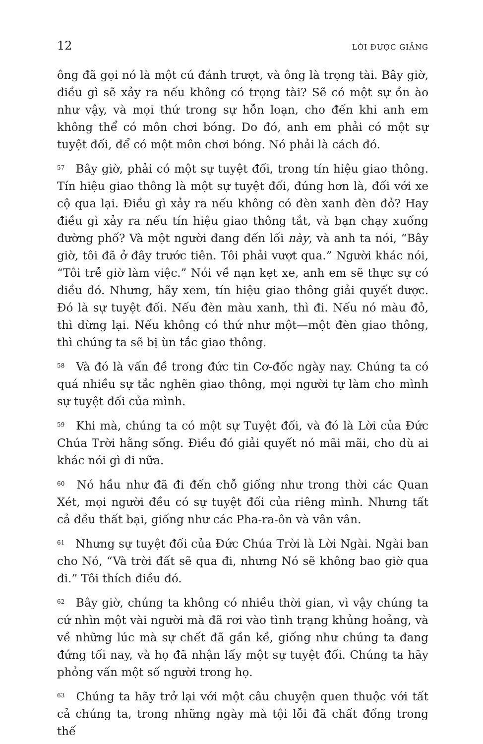12 LỜI ĐƯỢC GIẢNG
ông đã gọi nó là một cú đánh trượt, và ông là trọng tài. Bây giờ, điều gì sẽ xảy ra nếu không có trọng tài? Sẽ có một sự ồn ào như vậy, và mọi thứ trong sự hỗn loạn, cho đến khi anh em không thể có môn chơi bóng. Do đó, anh em phải có một sự tuyệt đối, để có một môn chơi bóng. Nó phải là cách đó.
<sup>57</sup> Bây giờ, phải có một sự tuyệt đối, trong tín hiệu giao thông. Tín hiệu giao thông là một sự tuyệt đối, đúng hơn là, đối với xe cộ qua lại. Điều gì xảy ra nếu không có đèn xanh đèn đỏ? Hay điều gì xảy ra nếu tín hiệu giao thông tắt, và bạn chạy xuống đường phố? Và một người đang đến lối này, và anh ta nói, “Bây giờ, tôi đã ở đây trước tiên. Tôi phải vượt qua.” Người khác nói, “Tôi trễ giờ làm việc.” Nói về nạn kẹt xe, anh em sẽ thực sự có điều đó. Nhưng, hãy xem, tín hiệu giao thông giải quyết được. Đó là sự tuyệt đối. Nếu đèn màu xanh, thì đi. Nếu nó màu đỏ, thì dừng lại. Nếu không có thứ như một—một đèn giao thông, thì chúng ta sẽ bị ùn tắc giao thông.
<sup>58</sup> Và đó là vấn đề trong đức tin Cơ-đốc ngày nay. Chúng ta có quá nhiều sự tắc nghẽn giao thông, mọi người tự làm cho mình sự tuyệt đối của mình.
<sup>59</sup> Khi mà, chúng ta có một sự Tuyệt đối, và đó là Lời của Đức Chúa Trời hằng sống. Điều đó giải quyết nó mãi mãi, cho dù ai khác nói gì đi nữa.
<sup>60</sup> Nó hầu như đã đi đến chỗ giống như trong thời các Quan Xét, mọi người đều có sự tuyệt đối của riêng mình. Nhưng tất cả đều thất bại, giống như các Pha-ra-ôn và vân vân.
<sup>61</sup> Nhưng sự tuyệt đối của Đức Chúa Trời là Lời Ngài. Ngài ban cho Nó, “Và trời đất sẽ qua đi, nhưng Nó sẽ không bao giờ qua đi.” Tôi thích điều đó.
<sup>62</sup> Bây giờ, chúng ta không có nhiều thời gian, vì vậy chúng ta cứ nhìn một vài người mà đã rơi vào tình trạng khủng hoảng, và về những lúc mà sự chết đã gần kề, giống như chúng ta đang đứng tối nay, và họ đã nhận lấy một sự tuyệt đối. Chúng ta hãy phỏng vấn một số người trong họ.
<sup>63</sup> Chúng ta hãy trở lại với một câu chuyện quen thuộc với tất cả chúng ta, trong những ngày mà tội lỗi đã chất đống trong thế